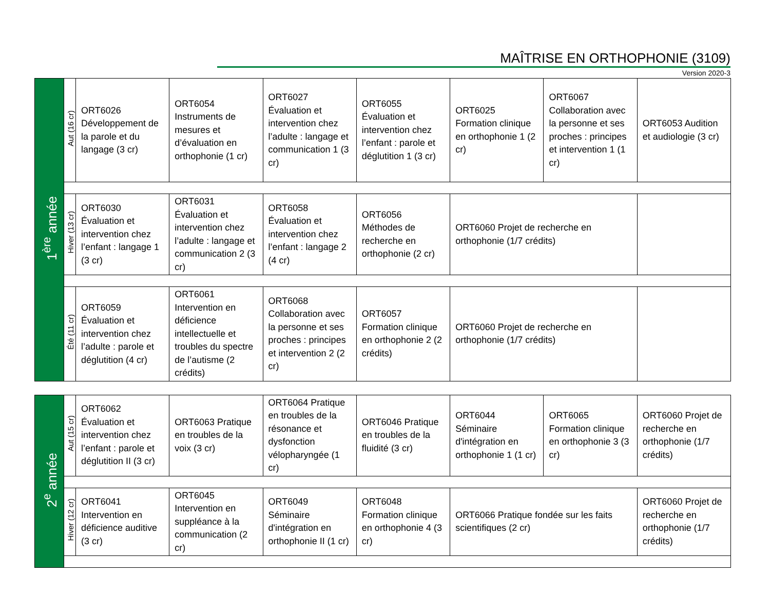MAÎTRISE EN ORTHOPHONIE (3109)
Version 2020-3
| 1<sup>ère</sup> année | Aut (16 cr) | ORT6026 Développement de la parole et du langage (3 cr) | ORT6054 Instruments de mesures et d’évaluation en orthophonie (1 cr) | ORT6027 Évaluation et intervention chez l’adulte : langage et communication 1 (3 cr) | ORT6055 Évaluation et intervention chez l’enfant : parole et déglutition 1 (3 cr) | ORT6025 Formation clinique en orthophonie 1 (2 cr) | ORT6067 Collaboration avec la personne et ses proches : principes et intervention 1 (1 cr) | ORT6053 Audition et audiologie (3 cr) |
| | Hiver (13 cr) | ORT6030 Évaluation et intervention chez l’enfant : langage 1 (3 cr) | ORT6031 Évaluation et intervention chez l’adulte : langage et communication 2 (3 cr) | ORT6058 Évaluation et intervention chez l’enfant : langage 2 (4 cr) | ORT6056 Méthodes de recherche en orthophonie (2 cr) | ORT6060 Projet de recherche en orthophonie (1/7 crédits) | | |
| | Été (11 cr) | ORT6059 Évaluation et intervention chez l’adulte : parole et déglutition (4 cr) | ORT6061 Intervention en déficience intellectuelle et troubles du spectre de l’autisme (2 crédits) | ORT6068 Collaboration avec la personne et ses proches : principes et intervention 2 (2 cr) | ORT6057 Formation clinique en orthophonie 2 (2 crédits) | ORT6060 Projet de recherche en orthophonie (1/7 crédits) | | |
| 2<sup>e</sup> année | Aut (15 cr) | ORT6062 Évaluation et intervention chez l’enfant : parole et déglutition II (3 cr) | ORT6063 Pratique en troubles de la voix (3 cr) | ORT6064 Pratique en troubles de la résonance et dysfonction vélopharyngée (1 cr) | ORT6046 Pratique en troubles de la fluidité (3 cr) | ORT6044 Séminaire d'intégration en orthophonie 1 (1 cr) | ORT6065 Formation clinique en orthophonie 3 (3 cr) | ORT6060 Projet de recherche en orthophonie (1/7 crédits) |
| | Hiver (12 cr) | ORT6041 Intervention en déficience auditive (3 cr) | ORT6045 Intervention en suppléance à la communication (2 cr) | ORT6049 Séminaire d'intégration en orthophonie II (1 cr) | ORT6048 Formation clinique en orthophonie 4 (3 cr) | ORT6066 Pratique fondée sur les faits scientifiques (2 cr) | | ORT6060 Projet de recherche en orthophonie (1/7 crédits) |